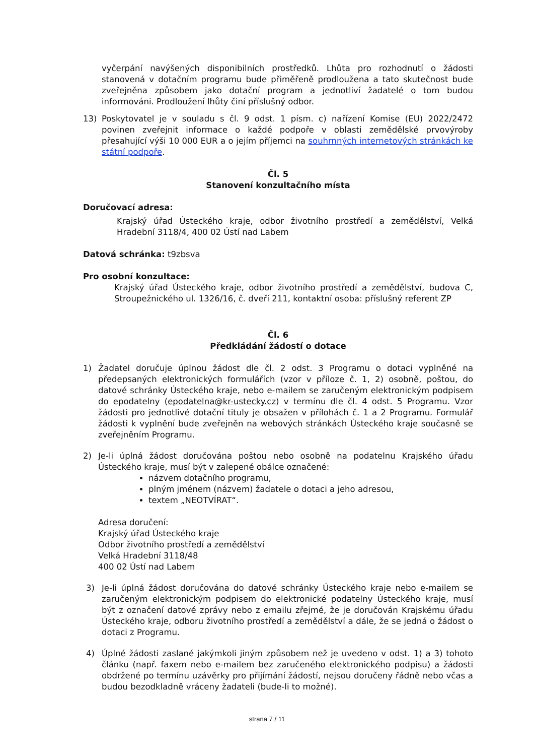vyčerpání navýšených disponibilních prostředků. Lhůta pro rozhodnutí o žádosti stanovená v dotačním programu bude přiměřeně prodloužena a tato skutečnost bude zveřejněna způsobem jako dotační program a jednotliví žadatelé o tom budou informováni. Prodloužení lhůty činí příslušný odbor.
13) Poskytovatel je v souladu s čl. 9 odst. 1 písm. c) nařízení Komise (EU) 2022/2472 povinen zveřejnit informace o každé podpoře v oblasti zemědělské prvovýroby přesahující výši 10 000 EUR a o jejím příjemci na souhrnných internetových stránkách ke státní podpoře.
Čl. 5
Stanovení konzultačního místa
Doručovací adresa:
Krajský úřad Ústeckého kraje, odbor životního prostředí a zemědělství, Velká Hradební 3118/4, 400 02 Ústí nad Labem
Datová schránka: t9zbsva
Pro osobní konzultace:
Krajský úřad Ústeckého kraje, odbor životního prostředí a zemědělství, budova C, Stroupežnického ul. 1326/16, č. dveří 211, kontaktní osoba: příslušný referent ZP
Čl. 6
Předkládání žádostí o dotace
1) Žadatel doručuje úplnou žádost dle čl. 2 odst. 3 Programu o dotaci vyplněné na předepsaných elektronických formulářích (vzor v příloze č. 1, 2) osobně, poštou, do datové schránky Ústeckého kraje, nebo e-mailem se zaručeným elektronickým podpisem do epodatelny (epodatelna@kr-ustecky.cz) v termínu dle čl. 4 odst. 5 Programu. Vzor žádosti pro jednotlivé dotační tituly je obsažen v přílohách č. 1 a 2 Programu. Formulář žádosti k vyplnění bude zveřejněn na webových stránkách Ústeckého kraje současně se zveřejněním Programu.
2) Je-li úplná žádost doručována poštou nebo osobně na podatelnu Krajského úřadu Ústeckého kraje, musí být v zalepené obálce označené:
názvem dotačního programu,
plným jménem (názvem) žadatele o dotaci a jeho adresou,
textem „NEOTVÍRAT“.
Adresa doručení:
Krajský úřad Ústeckého kraje
Odbor životního prostředí a zemědělství
Velká Hradební 3118/48
400 02 Ústí nad Labem
3) Je-li úplná žádost doručována do datové schránky Ústeckého kraje nebo e-mailem se zaručeným elektronickým podpisem do elektronické podatelny Ústeckého kraje, musí být z označení datové zprávy nebo z emailu zřejmé, že je doručován Krajskému úřadu Ústeckého kraje, odboru životního prostředí a zemědělství a dále, že se jedná o žádost o dotaci z Programu.
4) Úplné žádosti zaslané jakýmkoli jiným způsobem než je uvedeno v odst. 1) a 3) tohoto článku (např. faxem nebo e-mailem bez zaručeného elektronického podpisu) a žádosti obdržené po termínu uzávěrky pro přijímání žádostí, nejsou doručeny řádně nebo včas a budou bezodkladně vráceny žadateli (bude-li to možné).
strana 7 / 11